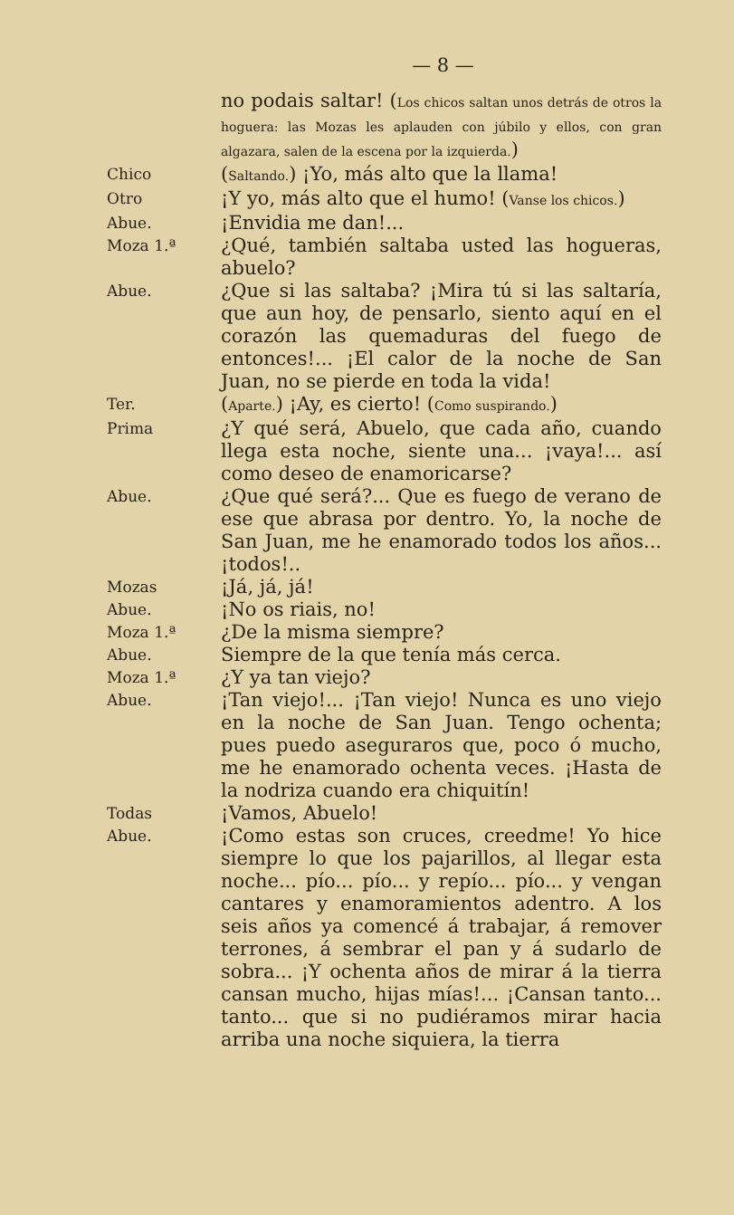— 8 —
no podais saltar! (Los chicos saltan unos detrás de otros la hoguera: las Mozas les aplauden con júbilo y ellos, con gran algazara, salen de la escena por la izquierda.)
Chico
(Saltando.) ¡Yo, más alto que la llama!
Otro
¡Y yo, más alto que el humo! (Vanse los chicos.)
Abue.
¡Envidia me dan!...
Moza 1.ª
¿Qué, también saltaba usted las hogueras, abuelo?
Abue.
¿Que si las saltaba? ¡Mira tú si las saltaría, que aun hoy, de pensarlo, siento aquí en el corazón las quemaduras del fuego de entonces!... ¡El calor de la noche de San Juan, no se pierde en toda la vida!
Ter.
(Aparte.) ¡Ay, es cierto! (Como suspirando.)
Prima
¿Y qué será, Abuelo, que cada año, cuando llega esta noche, siente una... ¡vaya!... así como deseo de enamoricarse?
Abue.
¿Que qué será?... Que es fuego de verano de ese que abrasa por dentro. Yo, la noche de San Juan, me he enamorado todos los años... ¡todos!..
Mozas
¡Já, já, já!
Abue.
¡No os riais, no!
Moza 1.ª
¿De la misma siempre?
Abue.
Siempre de la que tenía más cerca.
Moza 1.ª
¿Y ya tan viejo?
Abue.
¡Tan viejo!... ¡Tan viejo! Nunca es uno viejo en la noche de San Juan. Tengo ochenta; pues puedo aseguraros que, poco ó mucho, me he enamorado ochenta veces. ¡Hasta de la nodriza cuando era chiquitín!
Todas
¡Vamos, Abuelo!
Abue.
¡Como estas son cruces, creedme! Yo hice siempre lo que los pajarillos, al llegar esta noche... pío... pío... y repío... pío... y vengan cantares y enamoramientos adentro. A los seis años ya comencé á trabajar, á remover terrones, á sembrar el pan y á sudarlo de sobra... ¡Y ochenta años de mirar á la tierra cansan mucho, hijas mías!... ¡Cansan tanto... tanto... que si no pudiéramos mirar hacia arriba una noche siquiera, la tierra